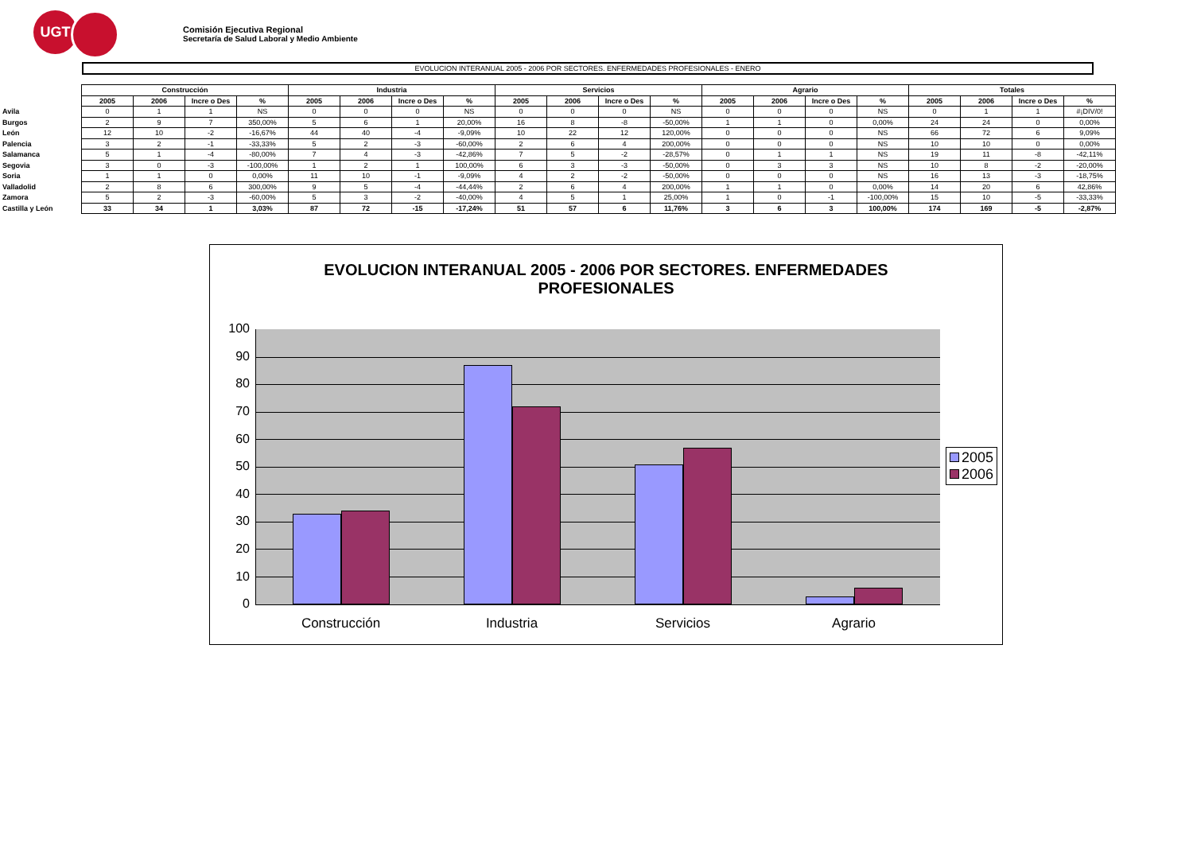UGT
Comisión Ejecutiva Regional
Secretaría de Salud Laboral y Medio Ambiente
EVOLUCION INTERANUAL 2005 - 2006 POR SECTORES. ENFERMEDADES PROFESIONALES - ENERO
| | Construcción | | | | Industria | | | | Servicios | | | | Agrario | | | | Totales | | | |
| --- | --- | --- | --- | --- | --- | --- | --- | --- | --- | --- | --- | --- | --- | --- | --- | --- | --- | --- | --- | --- |
| | 2005 | 2006 | Incre o Des | % | 2005 | 2006 | Incre o Des | % | 2005 | 2006 | Incre o Des | % | 2005 | 2006 | Incre o Des | % | 2005 | 2006 | Incre o Des | % |
| Avila | 0 | 1 | 1 | NS | 0 | 0 | 0 | NS | 0 | 0 | 0 | NS | 0 | 0 | 0 | NS | 0 | 1 | 1 | #¡DIV/0! |
| Burgos | 2 | 9 | 7 | 350,00% | 5 | 6 | 1 | 20,00% | 16 | 8 | -8 | -50,00% | 1 | 1 | 0 | 0,00% | 24 | 24 | 0 | 0,00% |
| León | 12 | 10 | -2 | -16,67% | 44 | 40 | -4 | -9,09% | 10 | 22 | 12 | 120,00% | 0 | 0 | 0 | NS | 66 | 72 | 6 | 9,09% |
| Palencia | 3 | 2 | -1 | -33,33% | 5 | 2 | -3 | -60,00% | 2 | 6 | 4 | 200,00% | 0 | 0 | 0 | NS | 10 | 10 | 0 | 0,00% |
| Salamanca | 5 | 1 | -4 | -80,00% | 7 | 4 | -3 | -42,86% | 7 | 5 | -2 | -28,57% | 0 | 1 | 1 | NS | 19 | 11 | -8 | -42,11% |
| Segovia | 3 | 0 | -3 | -100,00% | 1 | 2 | 1 | 100,00% | 6 | 3 | -3 | -50,00% | 0 | 3 | 3 | NS | 10 | 8 | -2 | -20,00% |
| Soria | 1 | 1 | 0 | 0,00% | 11 | 10 | -1 | -9,09% | 4 | 2 | -2 | -50,00% | 0 | 0 | 0 | NS | 16 | 13 | -3 | -18,75% |
| Valladolid | 2 | 8 | 6 | 300,00% | 9 | 5 | -4 | -44,44% | 2 | 6 | 4 | 200,00% | 1 | 1 | 0 | 0,00% | 14 | 20 | 6 | 42,86% |
| Zamora | 5 | 2 | -3 | -60,00% | 5 | 3 | -2 | -40,00% | 4 | 5 | 1 | 25,00% | 1 | 0 | -1 | -100,00% | 15 | 10 | -5 | -33,33% |
| Castilla y León | 33 | 34 | 1 | 3,03% | 87 | 72 | -15 | -17,24% | 51 | 57 | 6 | 11,76% | 3 | 6 | 3 | 100,00% | 174 | 169 | -5 | -2,87% |
EVOLUCION INTERANUAL 2005 - 2006 POR SECTORES. ENFERMEDADES
PROFESIONALES
100
90
80
70
60
50
40
30
20
10
0
Construcción Industria Servicios Agrario
2005
2006